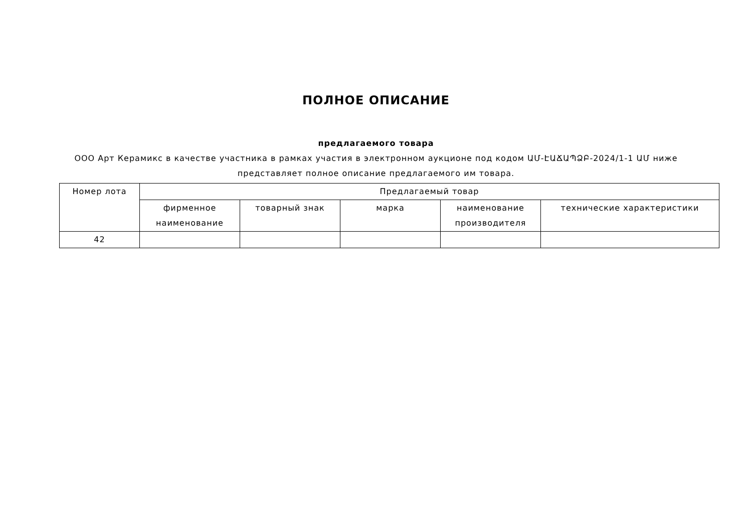ПОЛНОЕ ОПИСАНИЕ
предлагаемого товара
ООО Арт Керамикс в качестве участника в рамках участия в электронном аукционе под кодом ԱՄ-ԷԱՃԱՊՁԲ-2024/1-1 ԱՄ ниже представляет полное описание предлагаемого им товара.
| Номер лота | Предлагаемый товар | | | | |
| --- | --- | --- | --- | --- | --- |
| | фирменное наименование | товарный знак | марка | наименование производителя | технические характеристики |
| 42 | | | | | |